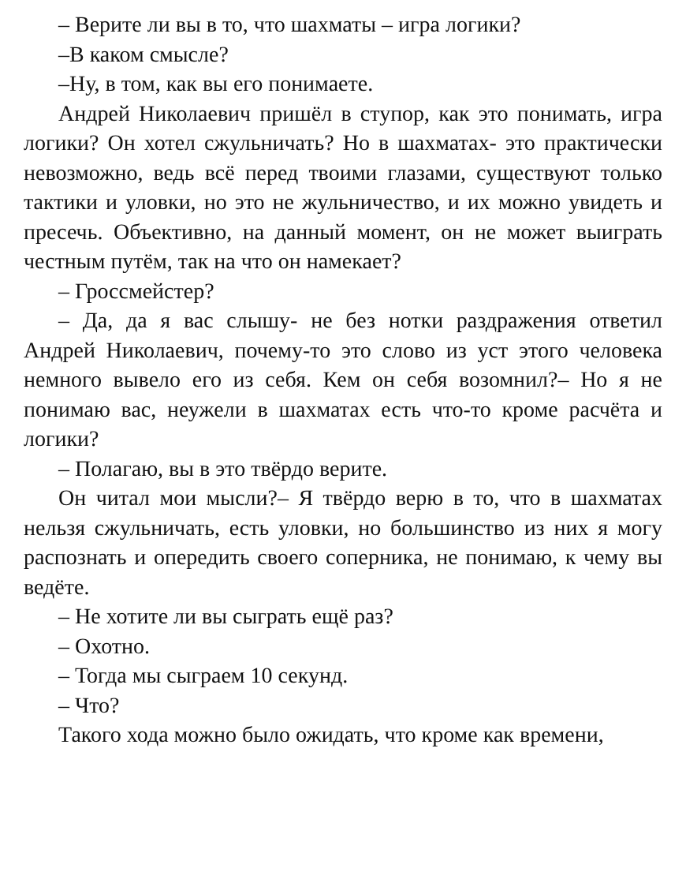– Верите ли вы в то, что шахматы – игра логики?
–В каком смысле?
–Ну, в том, как вы его понимаете.
Андрей Николаевич пришёл в ступор, как это понимать, игра логики? Он хотел сжульничать? Но в шахматах- это практически невозможно, ведь всё перед твоими глазами, существуют только тактики и уловки, но это не жульничество, и их можно увидеть и пресечь. Объективно, на данный момент, он не может выиграть честным путём, так на что он намекает?
– Гроссмейстер?
– Да, да я вас слышу- не без нотки раздражения ответил Андрей Николаевич, почему-то это слово из уст этого человека немного вывело его из себя. Кем он себя возомнил?– Но я не понимаю вас, неужели в шахматах есть что-то кроме расчёта и логики?
– Полагаю, вы в это твёрдо верите.
Он читал мои мысли?– Я твёрдо верю в то, что в шахматах нельзя сжульничать, есть уловки, но большинство из них я могу распознать и опередить своего соперника, не понимаю, к чему вы ведёте.
– Не хотите ли вы сыграть ещё раз?
– Охотно.
– Тогда мы сыграем 10 секунд.
– Что?
Такого хода можно было ожидать, что кроме как времени,